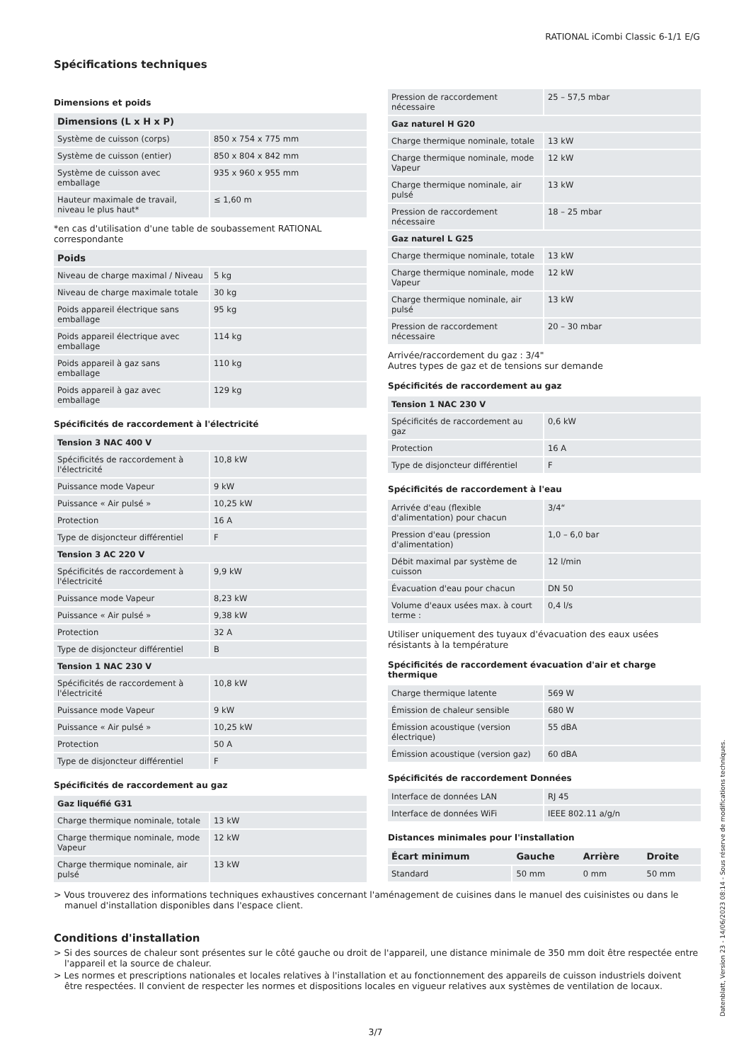RATIONAL iCombi Classic 6-1/1 E/G
Spécifications techniques
Dimensions et poids
| Dimensions (L x H x P) | |
| --- | --- |
| Système de cuisson (corps) | 850 x 754 x 775 mm |
| Système de cuisson (entier) | 850 x 804 x 842 mm |
| Système de cuisson avec emballage | 935 x 960 x 955 mm |
| Hauteur maximale de travail, niveau le plus haut* | ≤ 1,60 m |
*en cas d'utilisation d'une table de soubassement RATIONAL correspondante
| Poids | |
| --- | --- |
| Niveau de charge maximal / Niveau | 5 kg |
| Niveau de charge maximale totale | 30 kg |
| Poids appareil électrique sans emballage | 95 kg |
| Poids appareil électrique avec emballage | 114 kg |
| Poids appareil à gaz sans emballage | 110 kg |
| Poids appareil à gaz avec emballage | 129 kg |
Spécificités de raccordement à l'électricité
| Tension 3 NAC 400 V | |
| --- | --- |
| Spécificités de raccordement à l'électricité | 10,8 kW |
| Puissance mode Vapeur | 9 kW |
| Puissance « Air pulsé » | 10,25 kW |
| Protection | 16 A |
| Type de disjoncteur différentiel | F |
| Tension 3 AC 220 V | |
| Spécificités de raccordement à l'électricité | 9,9 kW |
| Puissance mode Vapeur | 8,23 kW |
| Puissance « Air pulsé » | 9,38 kW |
| Protection | 32 A |
| Type de disjoncteur différentiel | B |
| Tension 1 NAC 230 V | |
| Spécificités de raccordement à l'électricité | 10,8 kW |
| Puissance mode Vapeur | 9 kW |
| Puissance « Air pulsé » | 10,25 kW |
| Protection | 50 A |
| Type de disjoncteur différentiel | F |
Spécificités de raccordement au gaz
| Gaz liquéfié G31 | |
| --- | --- |
| Charge thermique nominale, totale | 13 kW |
| Charge thermique nominale, mode Vapeur | 12 kW |
| Charge thermique nominale, air pulsé | 13 kW |
| Pression de raccordement nécessaire | 25 – 57,5 mbar |
| Gaz naturel H G20 | |
| Charge thermique nominale, totale | 13 kW |
| Charge thermique nominale, mode Vapeur | 12 kW |
| Charge thermique nominale, air pulsé | 13 kW |
| Pression de raccordement nécessaire | 18 – 25 mbar |
| Gaz naturel L G25 | |
| Charge thermique nominale, totale | 13 kW |
| Charge thermique nominale, mode Vapeur | 12 kW |
| Charge thermique nominale, air pulsé | 13 kW |
| Pression de raccordement nécessaire | 20 – 30 mbar |
Arrivée/raccordement du gaz : 3/4"
Autres types de gaz et de tensions sur demande
Spécificités de raccordement au gaz
| Tension 1 NAC 230 V | |
| --- | --- |
| Spécificités de raccordement au gaz | 0,6 kW |
| Protection | 16 A |
| Type de disjoncteur différentiel | F |
Spécificités de raccordement à l'eau
| Arrivée d'eau (flexible d'alimentation) pour chacun | 3/4“ |
| Pression d'eau (pression d'alimentation) | 1,0 – 6,0 bar |
| Débit maximal par système de cuisson | 12 l/min |
| Évacuation d'eau pour chacun | DN 50 |
| Volume d'eaux usées max. à court terme : | 0,4 l/s |
Utiliser uniquement des tuyaux d'évacuation des eaux usées résistants à la température
Spécificités de raccordement évacuation d'air et charge thermique
| Charge thermique latente | 569 W |
| Émission de chaleur sensible | 680 W |
| Émission acoustique (version électrique) | 55 dBA |
| Émission acoustique (version gaz) | 60 dBA |
Spécificités de raccordement Données
| Interface de données LAN | RJ 45 |
| Interface de données WiFi | IEEE 802.11 a/g/n |
Distances minimales pour l'installation
| Écart minimum | Gauche | Arrière | Droite |
| --- | --- | --- | --- |
| Standard | 50 mm | 0 mm | 50 mm |
> Vous trouverez des informations techniques exhaustives concernant l'aménagement de cuisines dans le manuel des cuisinistes ou dans le manuel d'installation disponibles dans l'espace client.
Conditions d'installation
> Si des sources de chaleur sont présentes sur le côté gauche ou droit de l'appareil, une distance minimale de 350 mm doit être respectée entre l'appareil et la source de chaleur.
> Les normes et prescriptions nationales et locales relatives à l'installation et au fonctionnement des appareils de cuisson industriels doivent être respectées. Il convient de respecter les normes et dispositions locales en vigueur relatives aux systèmes de ventilation de locaux.
Datenblatt, Version 23 - 14/06/2023 08:14 - Sous réserve de modifications techniques.
3/7